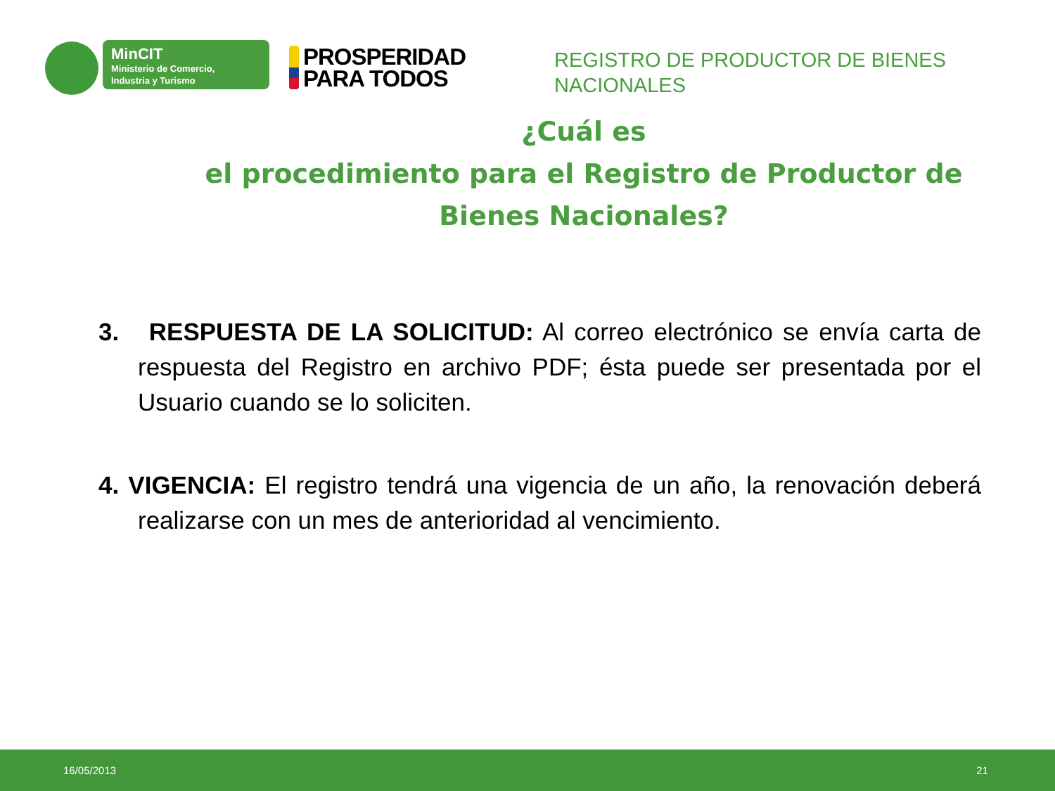MinCIT
Ministerio de Comercio,
Industria y Turismo
PROSPERIDAD
PARA TODOS
REGISTRO DE PRODUCTOR DE BIENES NACIONALES
¿Cuál es
el procedimiento para el Registro de Productor de Bienes Nacionales?
3. RESPUESTA DE LA SOLICITUD: Al correo electrónico se envía carta de respuesta del Registro en archivo PDF; ésta puede ser presentada por el Usuario cuando se lo soliciten.
4. VIGENCIA: El registro tendrá una vigencia de un año, la renovación deberá realizarse con un mes de anterioridad al vencimiento.
16/05/2013 21